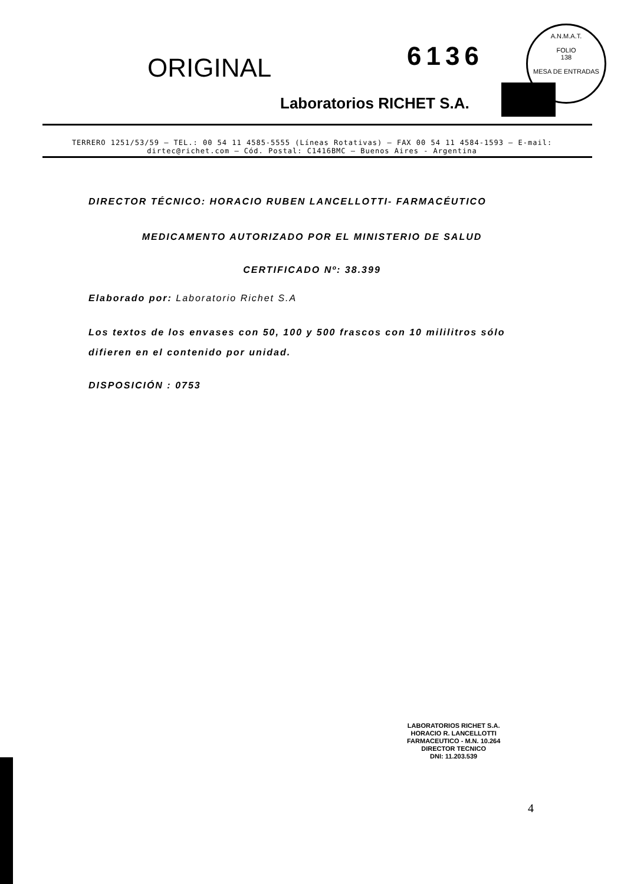ORIGINAL 6136
A.N.M.A.T.
FOLIO
138
MESA DE ENTRADAS
Laboratorios RICHET S.A.
TERRERO 1251/53/59 – TEL.: 00 54 11 4585-5555 (Líneas Rotativas) – FAX 00 54 11 4584-1593 – E-mail: dirtec@richet.com – Cód. Postal: C1416BMC – Buenos Aires - Argentina
DIRECTOR TÉCNICO: HORACIO RUBEN LANCELLOTTI- FARMACÉUTICO
MEDICAMENTO AUTORIZADO POR EL MINISTERIO DE SALUD
CERTIFICADO Nº: 38.399
Elaborado por: Laboratorio Richet S.A
Los textos de los envases con 50, 100 y 500 frascos con 10 mililitros sólo difieren en el contenido por unidad.
DISPOSICIÓN : 0753
LABORATORIOS RICHET S.A.
HORACIO R. LANCELLOTTI
FARMACEUTICO - M.N. 10.264
DIRECTOR TECNICO
DNI: 11.203.539
4